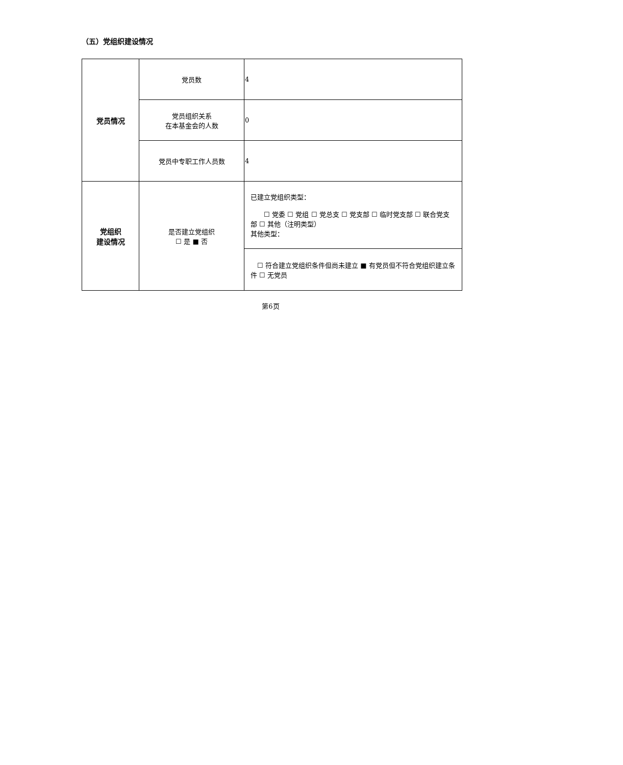（五）党组织建设情况
| 党员情况 | 党员数 | 4 |
| | 党员组织关系 在本基金会的人数 | 0 |
| | 党员中专职工作人员数 | 4 |
| 党组织 建设情况 | 是否建立党组织 ☐ 是 ■ 否 | 已建立党组织类型： ☐ 党委 ☐ 党组 ☐ 党总支 ☐ 党支部 ☐ 临时党支部 ☐ 联合党支部 ☐ 其他（注明类型） 其他类型： |
| | | ☐ 符合建立党组织条件但尚未建立 ■ 有党员但不符合党组织建立条件 ☐ 无党员 |
第6页